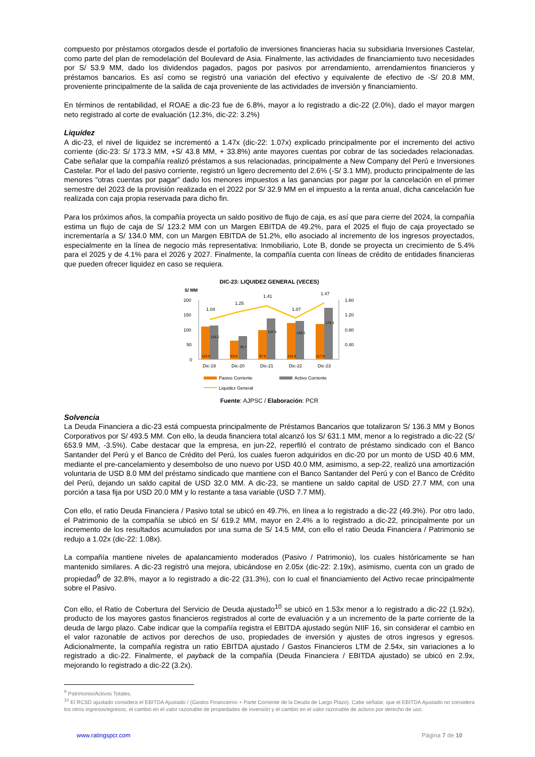compuesto por préstamos otorgados desde el portafolio de inversiones financieras hacia su subsidiaria Inversiones Castelar, como parte del plan de remodelación del Boulevard de Asia. Finalmente, las actividades de financiamiento tuvo necesidades por S/ 53.9 MM, dado los dividendos pagados, pagos por pasivos por arrendamiento, arrendamientos financieros y préstamos bancarios. Es así como se registró una variación del efectivo y equivalente de efectivo de -S/ 20.8 MM, proveniente principalmente de la salida de caja proveniente de las actividades de inversión y financiamiento.
En términos de rentabilidad, el ROAE a dic-23 fue de 6.8%, mayor a lo registrado a dic-22 (2.0%), dado el mayor margen neto registrado al corte de evaluación (12.3%, dic-22: 3.2%)
Liquidez
A dic-23, el nivel de liquidez se incrementó a 1.47x (dic-22: 1.07x) explicado principalmente por el incremento del activo corriente (dic-23: S/ 173.3 MM, +S/ 43.8 MM, + 33.8%) ante mayores cuentas por cobrar de las sociedades relacionadas. Cabe señalar que la compañía realizó préstamos a sus relacionadas, principalmente a New Company del Perú e Inversiones Castelar. Por el lado del pasivo corriente, registró un ligero decremento del 2.6% (-S/ 3.1 MM), producto principalmente de las menores “otras cuentas por pagar” dado los menores impuestos a las ganancias por pagar por la cancelación en el primer semestre del 2023 de la provisión realizada en el 2022 por S/ 32.9 MM en el impuesto a la renta anual, dicha cancelación fue realizada con caja propia reservada para dicho fin.
Para los próximos años, la compañía proyecta un saldo positivo de flujo de caja, es así que para cierre del 2024, la compañía estima un flujo de caja de S/ 123.2 MM con un Margen EBITDA de 49.2%, para el 2025 el flujo de caja proyectado se incrementaría a S/ 134.0 MM, con un Margen EBITDA de 51.2%, ello asociado al incremento de los ingresos proyectados, especialmente en la línea de negocio más representativa: Inmobiliario, Lote B, donde se proyecta un crecimiento de 5.4% para el 2025 y de 4.1% para el 2026 y 2027. Finalmente, la compañía cuenta con líneas de crédito de entidades financieras que pueden ofrecer liquidez en caso se requiera.
DIC-23: LIQUIDEZ GENERAL (VECES)
S/ MM
200
150
100
50
0
1.60
1.20
0.80
0.40
1.04
1.25
1.41
1.07
1.47
110.0
114.2
63.0
78.7
97.5
137.9
121.0
129.5
117.8
173.3
Dic-19
Dic-20
Dic-21
Dic-22
Dic-23
Pasivo Corriente
Activo Corriente
Liquidez General
Fuente: AJPSC / Elaboración: PCR
Solvencia
La Deuda Financiera a dic-23 está compuesta principalmente de Préstamos Bancarios que totalizaron S/ 136.3 MM y Bonos Corporativos por S/ 493.5 MM. Con ello, la deuda financiera total alcanzó los S/ 631.1 MM, menor a lo registrado a dic-22 (S/ 653.9 MM, -3.5%). Cabe destacar que la empresa, en jun-22, reperfiló el contrato de préstamo sindicado con el Banco Santander del Perú y el Banco de Crédito del Perú, los cuales fueron adquiridos en dic-20 por un monto de USD 40.6 MM, mediante el pre-cancelamiento y desembolso de uno nuevo por USD 40.0 MM, asimismo, a sep-22, realizó una amortización voluntaria de USD 8.0 MM del préstamo sindicado que mantiene con el Banco Santander del Perú y con el Banco de Crédito del Perú, dejando un saldo capital de USD 32.0 MM. A dic-23, se mantiene un saldo capital de USD 27.7 MM, con una porción a tasa fija por USD 20.0 MM y lo restante a tasa variable (USD 7.7 MM).
Con ello, el ratio Deuda Financiera / Pasivo total se ubicó en 49.7%, en línea a lo registrado a dic-22 (49.3%). Por otro lado, el Patrimonio de la compañía se ubicó en S/ 619.2 MM, mayor en 2.4% a lo registrado a dic-22, principalmente por un incremento de los resultados acumulados por una suma de S/ 14.5 MM, con ello el ratio Deuda Financiera / Patrimonio se redujo a 1.02x (dic-22: 1.08x).
La compañía mantiene niveles de apalancamiento moderados (Pasivo / Patrimonio), los cuales históricamente se han mantenido similares. A dic-23 registró una mejora, ubicándose en 2.05x (dic-22: 2.19x), asimismo, cuenta con un grado de propiedad<sup>9</sup> de 32.8%, mayor a lo registrado a dic-22 (31.3%), con lo cual el financiamiento del Activo recae principalmente sobre el Pasivo.
Con ello, el Ratio de Cobertura del Servicio de Deuda ajustado<sup>10</sup> se ubicó en 1.53x menor a lo registrado a dic-22 (1.92x), producto de los mayores gastos financieros registrados al corte de evaluación y a un incremento de la parte corriente de la deuda de largo plazo. Cabe indicar que la compañía registra el EBITDA ajustado según NIIF 16, sin considerar el cambio en el valor razonable de activos por derechos de uso, propiedades de inversión y ajustes de otros ingresos y egresos. Adicionalmente, la compañía registra un ratio EBITDA ajustado / Gastos Financieros LTM de 2.54x, sin variaciones a lo registrado a dic-22. Finalmente, el payback de la compañía (Deuda Financiera / EBITDA ajustado) se ubicó en 2.9x, mejorando lo registrado a dic-22 (3.2x).
<sup>9</sup> Patrimonio/Activos Totales.
<sup>10</sup> El RCSD ajustado considera el EBITDA Ajustado / (Gastos Financieros + Parte Corriente de la Deuda de Largo Plazo). Cabe señalar, que el EBITDA Ajustado no considera los otros ingresos/egresos, el cambio en el valor razonable de propiedades de inversión y el cambio en el valor razonable de activos por derecho de uso.
www.ratingspcr.com Página 7 de 10